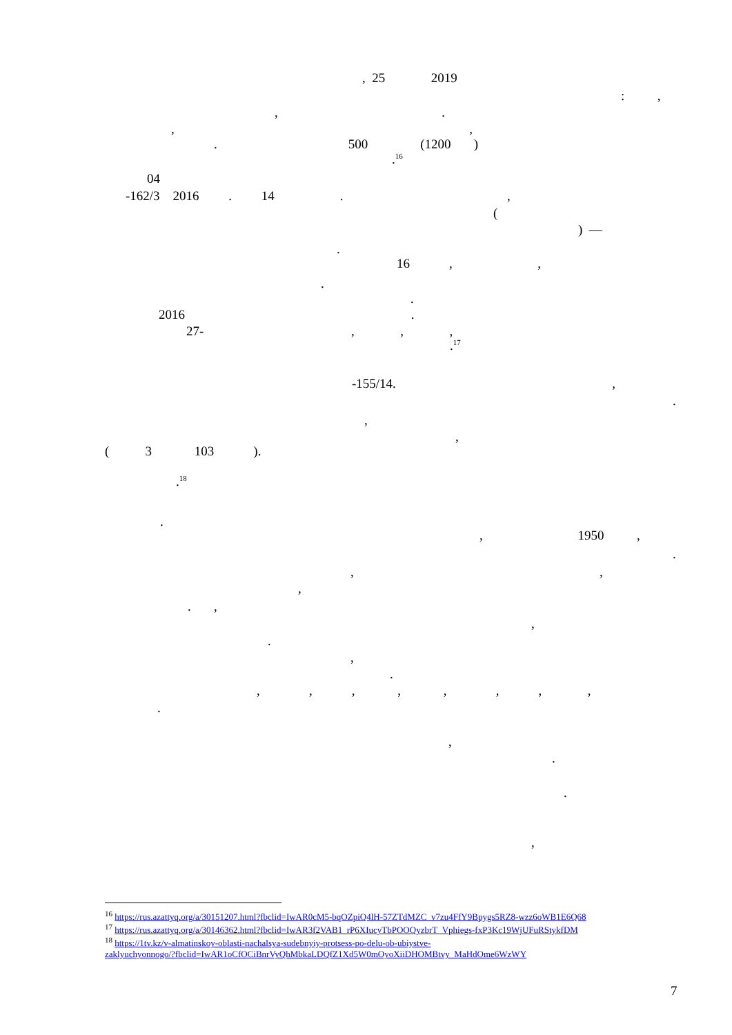, 25 2019
: ,
, .
, ,
. 500 (1200 )
.<sup>16</sup>
04
-162/3 2016 . 14 . ,
(
) —
.
16 , ,
.
.
2016 .
27- , , ,
.<sup>17</sup>
-155/14. ,
.
,
,
( 3 103 ).
.<sup>18</sup>
.
, 1950 ,
.
, ,
,
. ,
,
.
,
.
, , , , , , , ,
.
,
.
.
,
<sup>16</sup> https://rus.azattyq.org/a/30151207.html?fbclid=IwAR0cM5-bqOZpiQ4lH-57ZTdMZC_v7zu4FfY9Bpygs5RZ8-wzz6oWB1E6Q68
<sup>17</sup> https://rus.azattyq.org/a/30146362.html?fbclid=IwAR3f2VAB1_rP6XIucyTbPOOQyzbrT_Vphiegs-fxP3Kc19WjUFuRStykfDM
<sup>18</sup> https://1tv.kz/v-almatinskoy-oblasti-nachalsya-sudebnyiy-protsess-po-delu-ob-ubiystve-
zaklyuchyonnogo/?fbclid=IwAR1oCfOCiBnrVyQhMbkaLDQfZ1Xd5W0mOyoXiiDHOMBtvy_MaHdOme6WzWY
7